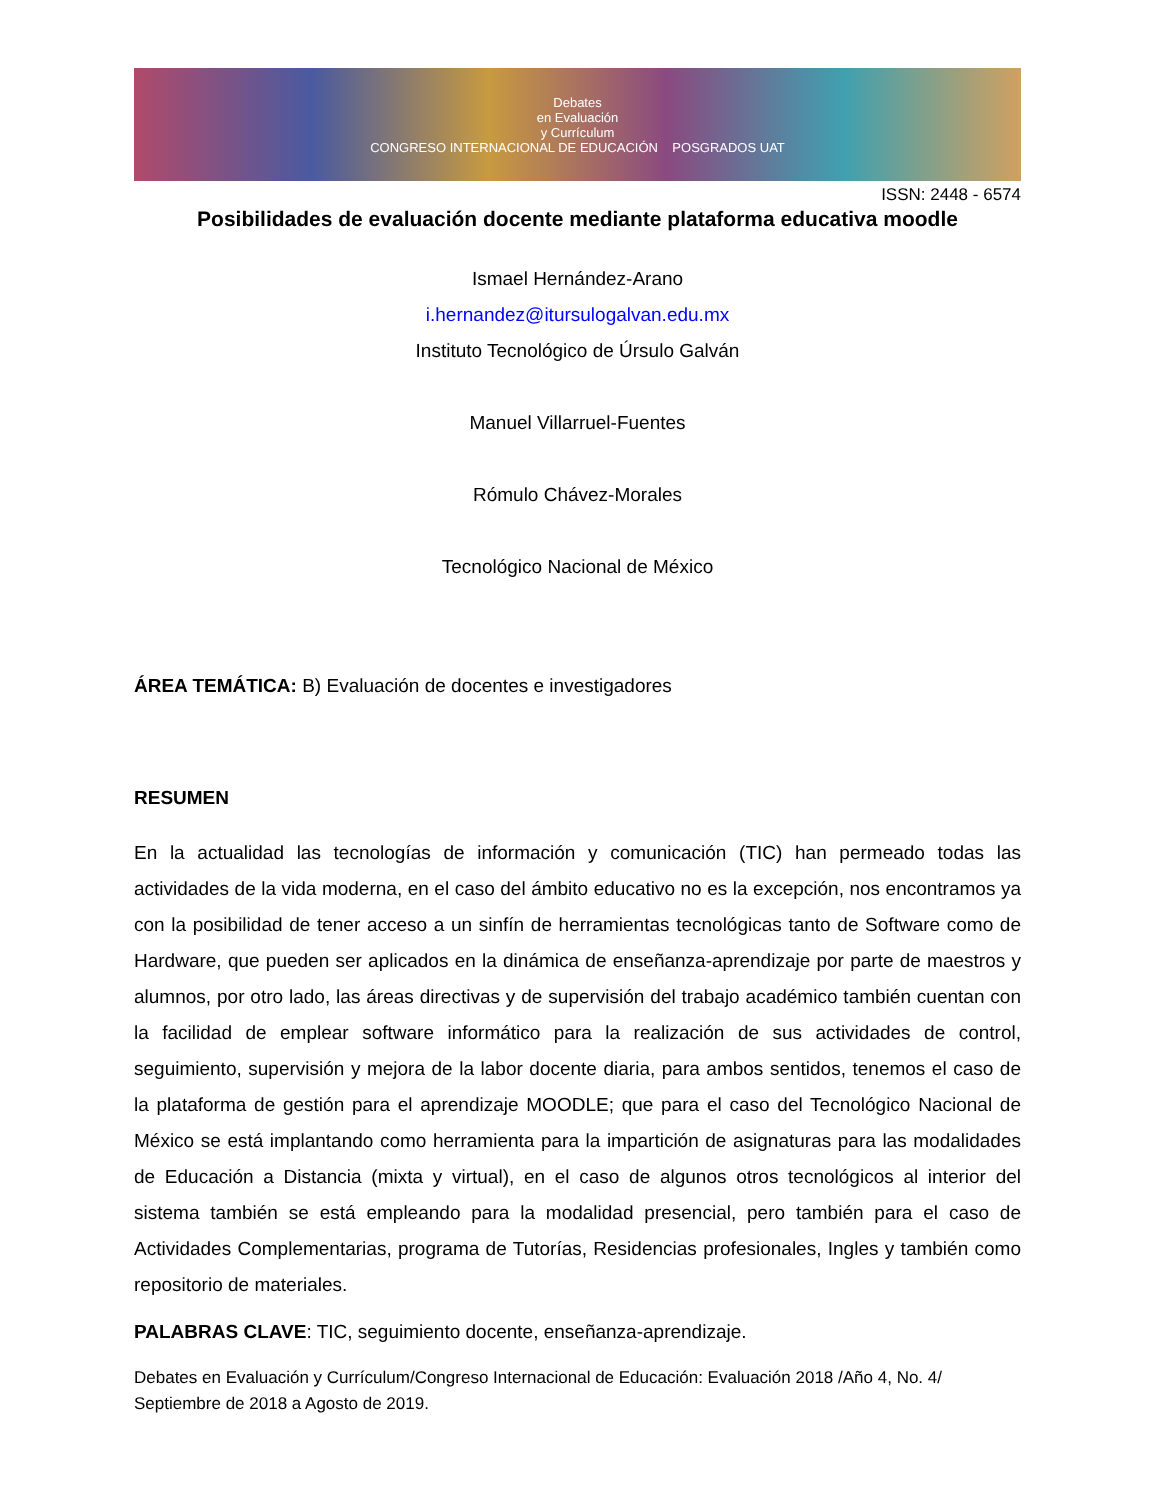Debates
en Evaluación
y Currículum
CONGRESO INTERNACIONAL DE EDUCACIÓN POSGRADOS UAT
ISSN: 2448 - 6574
Posibilidades de evaluación docente mediante plataforma educativa moodle
Ismael Hernández-Arano
i.hernandez@itursulogalvan.edu.mx
Instituto Tecnológico de Úrsulo Galván
Manuel Villarruel-Fuentes
Rómulo Chávez-Morales
Tecnológico Nacional de México
ÁREA TEMÁTICA: B) Evaluación de docentes e investigadores
RESUMEN
En la actualidad las tecnologías de información y comunicación (TIC) han permeado todas las actividades de la vida moderna, en el caso del ámbito educativo no es la excepción, nos encontramos ya con la posibilidad de tener acceso a un sinfín de herramientas tecnológicas tanto de Software como de Hardware, que pueden ser aplicados en la dinámica de enseñanza-aprendizaje por parte de maestros y alumnos, por otro lado, las áreas directivas y de supervisión del trabajo académico también cuentan con la facilidad de emplear software informático para la realización de sus actividades de control, seguimiento, supervisión y mejora de la labor docente diaria, para ambos sentidos, tenemos el caso de la plataforma de gestión para el aprendizaje MOODLE; que para el caso del Tecnológico Nacional de México se está implantando como herramienta para la impartición de asignaturas para las modalidades de Educación a Distancia (mixta y virtual), en el caso de algunos otros tecnológicos al interior del sistema también se está empleando para la modalidad presencial, pero también para el caso de Actividades Complementarias, programa de Tutorías, Residencias profesionales, Ingles y también como repositorio de materiales.
PALABRAS CLAVE: TIC, seguimiento docente, enseñanza-aprendizaje.
Debates en Evaluación y Currículum/Congreso Internacional de Educación: Evaluación 2018 /Año 4, No. 4/ Septiembre de 2018 a Agosto de 2019.